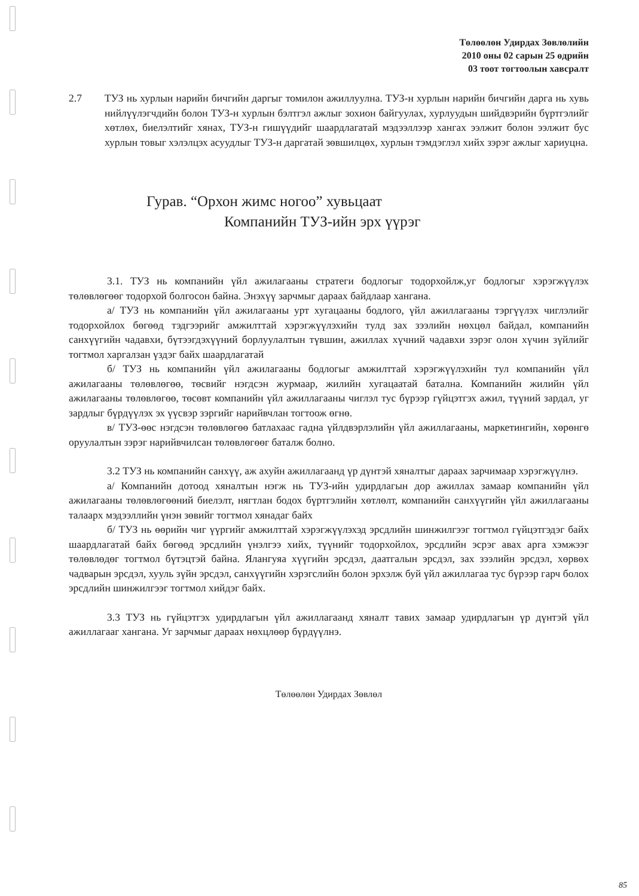Төлөөлөн Удирдах Зөвлөлийн
2010 оны 02 сарын 25 өдрийн
03 тоот тогтоолын хавсралт
2.7 ТУЗ нь хурлын нарийн бичгийн даргыг томилон ажиллуулна. ТУЗ-н хурлын нарийн бичгийн дарга нь хувь нийлүүлэгчдийн болон ТУЗ-н хурлын бэлтгэл ажлыг зохион байгуулах, хурлуудын шийдвэрийн бүртгэлийг хөтлөх, биелэлтийг хянах, ТУЗ-н гишүүдийг шаардлагатай мэдээллээр хангах ээлжит болон ээлжит бус хурлын товыг хэлэлцэх асуудлыг ТУЗ-н даргатай зөвшилцөх, хурлын тэмдэглэл хийх зэрэг ажлыг хариуцна.
Гурав. “Орхон жимс ногоо” хувьцаат
Компанийн ТУЗ-ийн эрх үүрэг
3.1. ТУЗ нь компанийн үйл ажилагааны стратеги бодлогыг тодорхойлж,уг бодлогыг хэрэгжүүлэх төлөвлөгөөг тодорхой болгосон байна. Энэхүү зарчмыг дараах байдлаар хангана.
а/ ТУЗ нь компанийн үйл ажилагааны урт хугацааны бодлого, үйл ажиллагааны тэргүүлэх чиглэлийг тодорхойлох бөгөөд тэдгээрийг амжилттай хэрэгжүүлэхийн тулд зах зээлийн нөхцөл байдал, компанийн санхүүгийн чадавхи, бүтээгдэхүүний борлуулалтын түвшин, ажиллах хүчний чадавхи зэрэг олон хүчин зүйлийг тогтмол харгалзан үздэг байх шаардлагатай
б/ ТУЗ нь компанийн үйл ажилагааны бодлогыг амжилттай хэрэгжүүлэхийн тул компанийн үйл ажилагааны төлөвлөгөө, төсвийг нэгдсэн журмаар, жилийн хугацаатай батална. Компанийн жилийн үйл ажилагааны төлөвлөгөө, төсөвт компанийн үйл ажиллагааны чиглэл тус бүрээр гүйцэтгэх ажил, түүний зардал, уг зардлыг бүрдүүлэх эх үүсвэр зэргийг нарийвчлан тогтоож өгнө.
в/ ТУЗ-өөс нэгдсэн төлөвлөгөө батлахаас гадна үйлдвэрлэлийн үйл ажиллагааны, маркетингийн, хөрөнгө оруулалтын зэрэг нарийвчилсан төлөвлөгөөг баталж болно.
3.2 ТУЗ нь компанийн санхүү, аж ахуйн ажиллагаанд үр дүнтэй хяналтыг дараах зарчимаар хэрэгжүүлнэ.
а/ Компанийн дотоод хяналтын нэгж нь ТУЗ-ийн удирдлагын дор ажиллах замаар компанийн үйл ажилагааны төлөвлөгөөний биелэлт, нягтлан бодох бүртгэлийн хөтлөлт, компанийн санхүүгийн үйл ажиллагааны талаарх мэдээллийн үнэн зөвийг тогтмол хянадаг байх
б/ ТУЗ нь өөрийн чиг үүргийг амжилттай хэрэгжүүлэхэд эрсдлийн шинжилгээг тогтмол гүйцэтгэдэг байх шаардлагатай байх бөгөөд эрсдлийн үнэлгээ хийх, түүнийг тодорхойлох, эрсдлийн эсрэг авах арга хэмжээг төлөвлөдөг тогтмол бүтэцтэй байна. Ялангуяа хүүгийн эрсдэл, даатгалын эрсдэл, зах зээлийн эрсдэл, хөрвөх чадварын эрсдэл, хууль зүйн эрсдэл, санхүүгийн хэрэгслийн болон эрхэлж буй үйл ажиллагаа тус бүрээр гарч болох эрсдлийн шинжилгээг тогтмол хийдэг байх.
3.3 ТУЗ нь гүйцэтгэх удирдлагын үйл ажиллагаанд хяналт тавих замаар удирдлагын үр дүнтэй үйл ажиллагааг хангана. Уг зарчмыг дараах нөхцлөөр бүрдүүлнэ.
Төлөөлөн Удирдах Зөвлөл
85